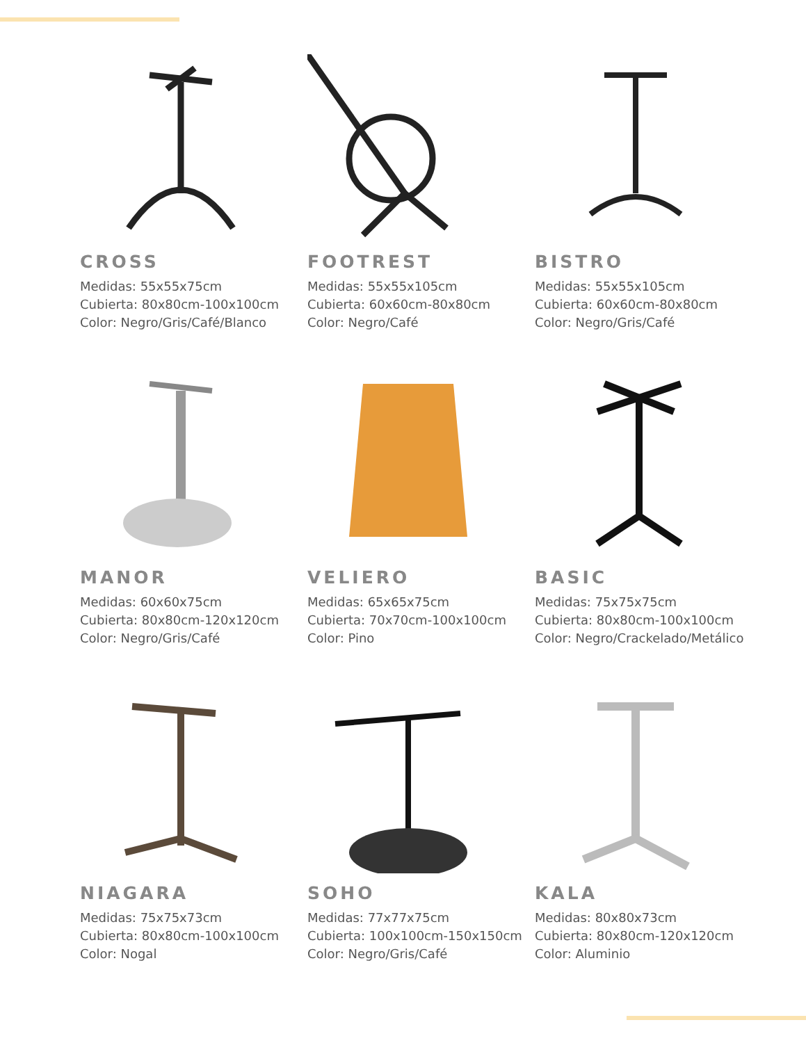CROSS
Medidas: 55x55x75cm
Cubierta: 80x80cm-100x100cm
Color: Negro/Gris/Café/Blanco
FOOTREST
Medidas: 55x55x105cm
Cubierta: 60x60cm-80x80cm
Color: Negro/Café
BISTRO
Medidas: 55x55x105cm
Cubierta: 60x60cm-80x80cm
Color: Negro/Gris/Café
MANOR
Medidas: 60x60x75cm
Cubierta: 80x80cm-120x120cm
Color: Negro/Gris/Café
VELIERO
Medidas: 65x65x75cm
Cubierta: 70x70cm-100x100cm
Color: Pino
BASIC
Medidas: 75x75x75cm
Cubierta: 80x80cm-100x100cm
Color: Negro/Crackelado/Metálico
NIAGARA
Medidas: 75x75x73cm
Cubierta: 80x80cm-100x100cm
Color: Nogal
SOHO
Medidas: 77x77x75cm
Cubierta: 100x100cm-150x150cm
Color: Negro/Gris/Café
KALA
Medidas: 80x80x73cm
Cubierta: 80x80cm-120x120cm
Color: Aluminio